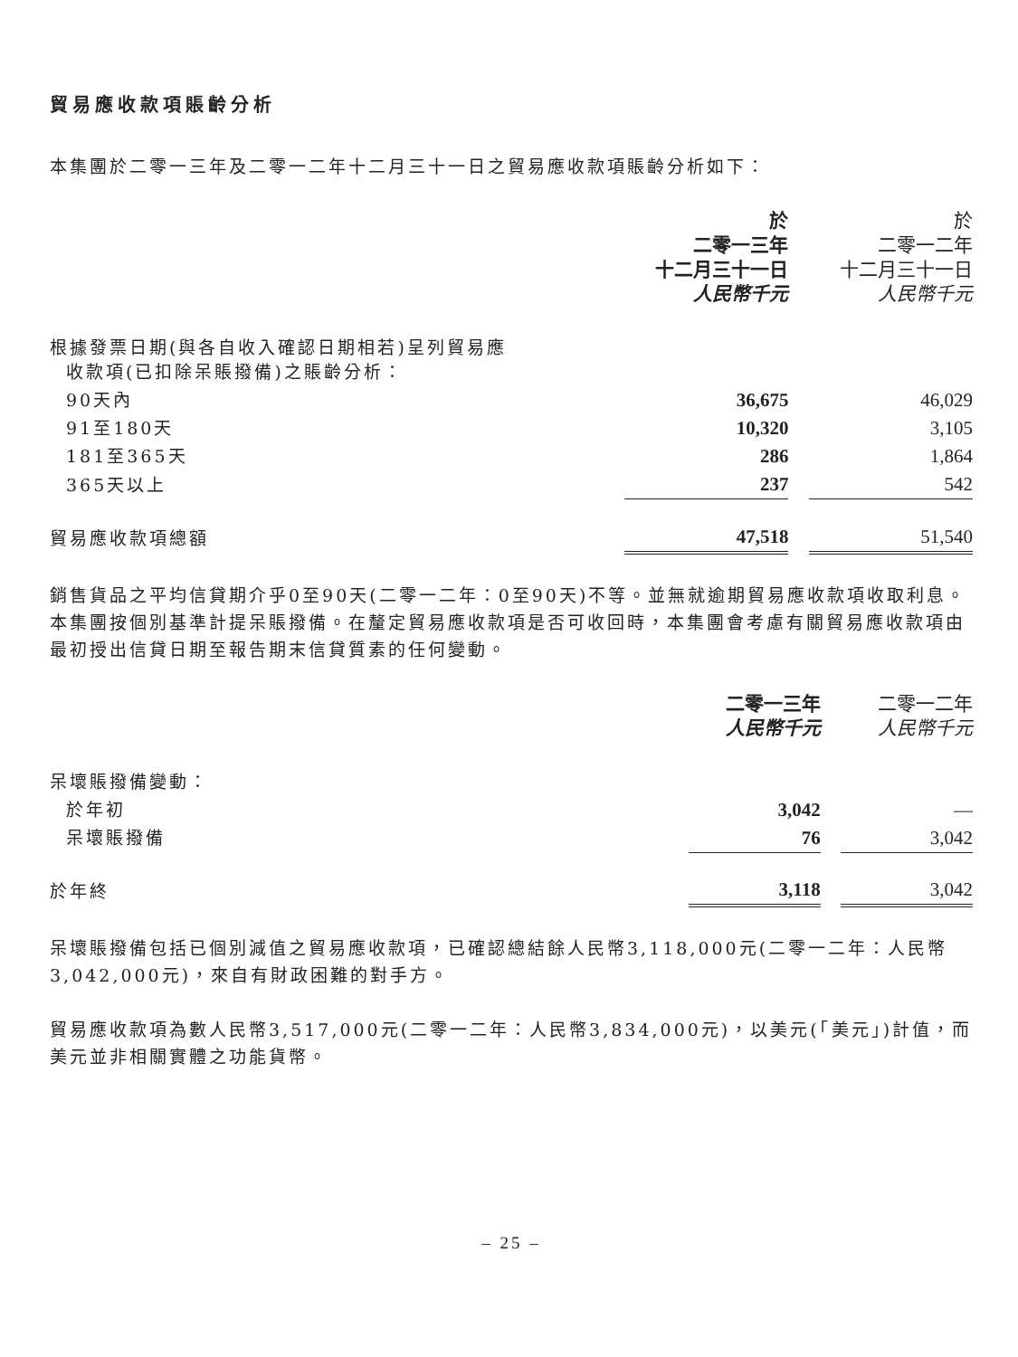貿易應收款項賬齡分析
本集團於二零一三年及二零一二年十二月三十一日之貿易應收款項賬齡分析如下：
| | 於 二零一三年 十二月三十一日 人民幣千元 | | 於 二零一二年 十二月三十一日 人民幣千元 |
| --- | --- | --- | --- |
| 根據發票日期(與各自收入確認日期相若)呈列貿易應 收款項(已扣除呆賬撥備)之賬齡分析： | | | |
| 90天內 | 36,675 | | 46,029 |
| 91至180天 | 10,320 | | 3,105 |
| 181至365天 | 286 | | 1,864 |
| 365天以上 | 237 | | 542 |
| 貿易應收款項總額 | 47,518 | | 51,540 |
銷售貨品之平均信貸期介乎0至90天(二零一二年：0至90天)不等。並無就逾期貿易應收款項收取利息。本集團按個別基準計提呆賬撥備。在釐定貿易應收款項是否可收回時，本集團會考慮有關貿易應收款項由最初授出信貸日期至報告期末信貸質素的任何變動。
| | 二零一三年 人民幣千元 | | 二零一二年 人民幣千元 |
| --- | --- | --- | --- |
| 呆壞賬撥備變動： | | | |
| 於年初 | 3,042 | | — |
| 呆壞賬撥備 | 76 | | 3,042 |
| 於年終 | 3,118 | | 3,042 |
呆壞賬撥備包括已個別減值之貿易應收款項，已確認總結餘人民幣3,118,000元(二零一二年：人民幣3,042,000元)，來自有財政困難的對手方。
貿易應收款項為數人民幣3,517,000元(二零一二年：人民幣3,834,000元)，以美元(「美元」)計值，而美元並非相關實體之功能貨幣。
– 25 –